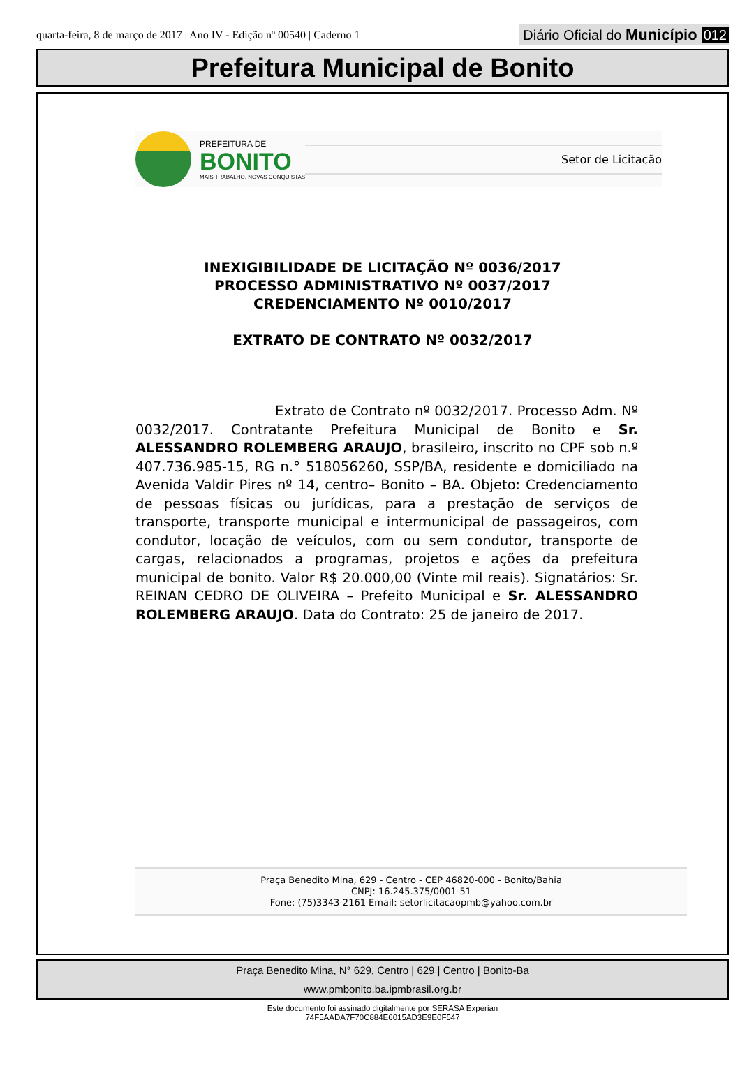quarta-feira, 8 de março de 2017 | Ano IV - Edição nº 00540 | Caderno 1
Diário Oficial do Município 012
Prefeitura Municipal de Bonito
PREFEITURA DE
BONITO
MAIS TRABALHO, NOVAS CONQUISTAS
Setor de Licitação
INEXIGIBILIDADE DE LICITAÇÃO Nº 0036/2017
PROCESSO ADMINISTRATIVO Nº 0037/2017
CREDENCIAMENTO Nº 0010/2017
EXTRATO DE CONTRATO Nº 0032/2017
Extrato de Contrato nº 0032/2017. Processo Adm. Nº 0032/2017. Contratante Prefeitura Municipal de Bonito e Sr. ALESSANDRO ROLEMBERG ARAUJO, brasileiro, inscrito no CPF sob n.º 407.736.985-15, RG n.° 518056260, SSP/BA, residente e domiciliado na Avenida Valdir Pires nº 14, centro– Bonito – BA. Objeto: Credenciamento de pessoas físicas ou jurídicas, para a prestação de serviços de transporte, transporte municipal e intermunicipal de passageiros, com condutor, locação de veículos, com ou sem condutor, transporte de cargas, relacionados a programas, projetos e ações da prefeitura municipal de bonito. Valor R$ 20.000,00 (Vinte mil reais). Signatários: Sr. REINAN CEDRO DE OLIVEIRA – Prefeito Municipal e Sr. ALESSANDRO ROLEMBERG ARAUJO. Data do Contrato: 25 de janeiro de 2017.
Praça Benedito Mina, 629 - Centro - CEP 46820-000 - Bonito/Bahia
CNPJ: 16.245.375/0001-51
Fone: (75)3343-2161 Email: setorlicitacaopmb@yahoo.com.br
Praça Benedito Mina, N° 629, Centro | 629 | Centro | Bonito-Ba
www.pmbonito.ba.ipmbrasil.org.br
Este documento foi assinado digitalmente por SERASA Experian
74F5AADA7F70C884E6015AD3E9E0F547